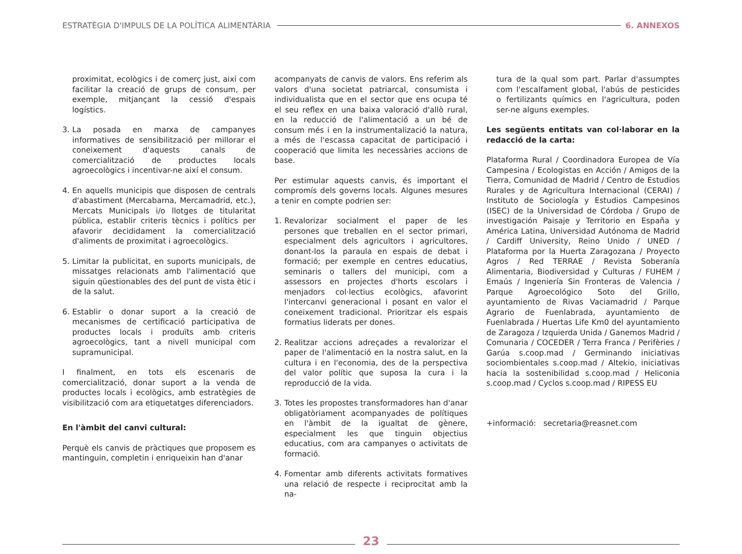ESTRATÈGIA D'IMPULS DE LA POLÍTICA ALIMENTÀRIA
6. ANNEXOS
proximitat, ecològics i de comerç just, així com facilitar la creació de grups de consum, per exemple, mitjançant la cessió d'espais logístics.
3. La posada en marxa de campanyes informatives de sensibilització per millorar el coneixement d'aquests canals de comercialització de productes locals agroecològics i incentivar-ne així el consum.
4. En aquells municipis que disposen de centrals d'abastiment (Mercabarna, Mercamadrid, etc.), Mercats Municipals i/o llotges de titularitat pública, establir criteris tècnics i polítics per afavorir decididament la comercialització d'aliments de proximitat i agroecològics.
5. Limitar la publicitat, en suports municipals, de missatges relacionats amb l'alimentació que siguin qüestionables des del punt de vista ètic i de la salut.
6. Establir o donar suport a la creació de mecanismes de certificació participativa de productes locals i produïts amb criteris agroecològics, tant a nivell municipal com supramunicipal.
I finalment, en tots els escenaris de comercialització, donar suport a la venda de productes locals i ecològics, amb estratègies de visibilització com ara etiquetatges diferenciadors.
En l'àmbit del canvi cultural:
Perquè els canvis de pràctiques que proposem es mantinguin, completin i enriqueixin han d'anar
acompanyats de canvis de valors. Ens referim als valors d'una societat patriarcal, consumista i individualista que en el sector que ens ocupa té el seu reflex en una baixa valoració d'allò rural, en la reducció de l'alimentació a un bé de consum més i en la instrumentalizació la natura, a més de l'escassa capacitat de participació i cooperació que limita les necessàries accions de base.
Per estimular aquests canvis, és important el compromís dels governs locals. Algunes mesures a tenir en compte podrien ser:
1. Revalorizar socialment el paper de les persones que treballen en el sector primari, especialment dels agricultors i agricultores, donant-los la paraula en espais de debat i formació; per exemple en centres educatius, seminaris o tallers del municipi, com a assessors en projectes d'horts escolars i menjadors col·lectius ecològics, afavorint l'intercanvi generacional i posant en valor el coneixement tradicional. Prioritzar els espais formatius liderats per dones.
2. Realitzar accions adreçades a revalorizar el paper de l'alimentació en la nostra salut, en la cultura i en l'economia, des de la perspectiva del valor polític que suposa la cura i la reproducció de la vida.
3. Totes les propostes transformadores han d'anar obligatòriament acompanyades de polítiques en l'àmbit de la igualtat de gènere, especialment les que tinguin objectius educatius, com ara campanyes o activitats de formació.
4. Fomentar amb diferents activitats formatives una relació de respecte i reciprocitat amb la na-
tura de la qual som part. Parlar d'assumptes com l'escalfament global, l'abús de pesticides o fertilizants químics en l'agricultura, poden ser-ne alguns exemples.
Les següents entitats van col·laborar en la redacció de la carta:
Plataforma Rural / Coordinadora Europea de Vía Campesina / Ecologistas en Acción / Amigos de la Tierra, Comunidad de Madrid / Centro de Estudios Rurales y de Agricultura Internacional (CERAI) / Instituto de Sociología y Estudios Campesinos (ISEC) de la Universidad de Córdoba / Grupo de investigación Paisaje y Territorio en España y América Latina, Universidad Autónoma de Madrid / Cardiff University, Reino Unido / UNED / Plataforma por la Huerta Zaragozana / Proyecto Agros / Red TERRAE / Revista Soberanía Alimentaria, Biodiversidad y Culturas / FUHEM / Emaús / Ingeniería Sin Fronteras de Valencia / Parque Agroecológico Soto del Grillo, ayuntamiento de Rivas Vaciamadrid / Parque Agrario de Fuenlabrada, ayuntamiento de Fuenlabrada / Huertas Life Km0 del ayuntamiento de Zaragoza / Izquierda Unida / Ganemos Madrid / Comunaria / COCEDER / Terra Franca / Perifèries / Garúa s.coop.mad / Germinando iniciativas sociombientales s.coop.mad / Altekio, iniciativas hacia la sostenibilidad s.coop.mad / Heliconia s.coop.mad / Cyclos s.coop.mad / RIPESS EU
+informació: secretaria@reasnet.com
23